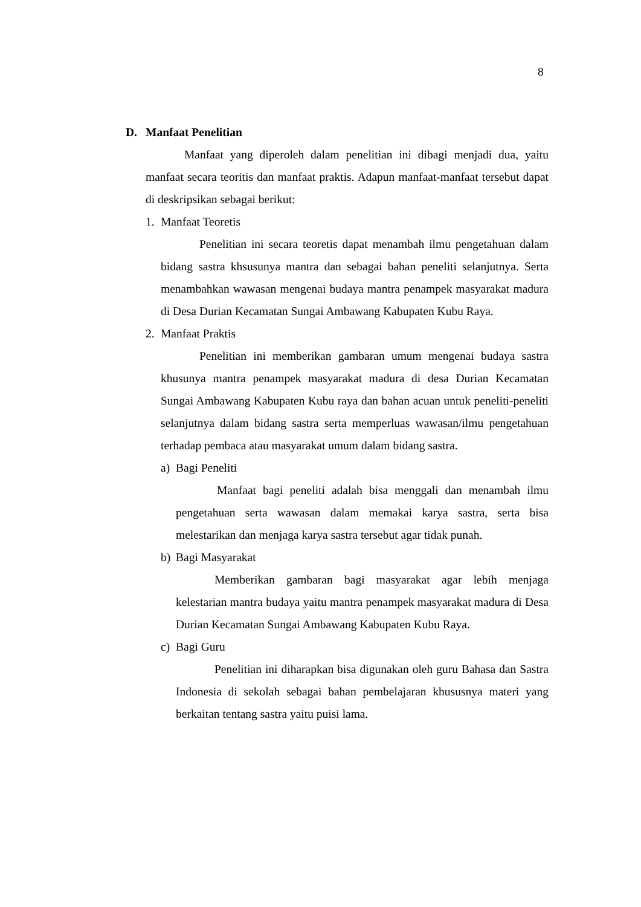8
D. Manfaat Penelitian
Manfaat yang diperoleh dalam penelitian ini dibagi menjadi dua, yaitu manfaat secara teoritis dan manfaat praktis. Adapun manfaat-manfaat tersebut dapat di deskripsikan sebagai berikut:
1. Manfaat Teoretis
Penelitian ini secara teoretis dapat menambah ilmu pengetahuan dalam bidang sastra khsusunya mantra dan sebagai bahan peneliti selanjutnya. Serta menambahkan wawasan mengenai budaya mantra penampek masyarakat madura di Desa Durian Kecamatan Sungai Ambawang Kabupaten Kubu Raya.
2. Manfaat Praktis
Penelitian ini memberikan gambaran umum mengenai budaya sastra khusunya mantra penampek masyarakat madura di desa Durian Kecamatan Sungai Ambawang Kabupaten Kubu raya dan bahan acuan untuk peneliti-peneliti selanjutnya dalam bidang sastra serta memperluas wawasan/ilmu pengetahuan terhadap pembaca atau masyarakat umum dalam bidang sastra.
a) Bagi Peneliti
Manfaat bagi peneliti adalah bisa menggali dan menambah ilmu pengetahuan serta wawasan dalam memakai karya sastra, serta bisa melestarikan dan menjaga karya sastra tersebut agar tidak punah.
b) Bagi Masyarakat
Memberikan gambaran bagi masyarakat agar lebih menjaga kelestarian mantra budaya yaitu mantra penampek masyarakat madura di Desa Durian Kecamatan Sungai Ambawang Kabupaten Kubu Raya.
c) Bagi Guru
Penelitian ini diharapkan bisa digunakan oleh guru Bahasa dan Sastra Indonesia di sekolah sebagai bahan pembelajaran khususnya materi yang berkaitan tentang sastra yaitu puisi lama.